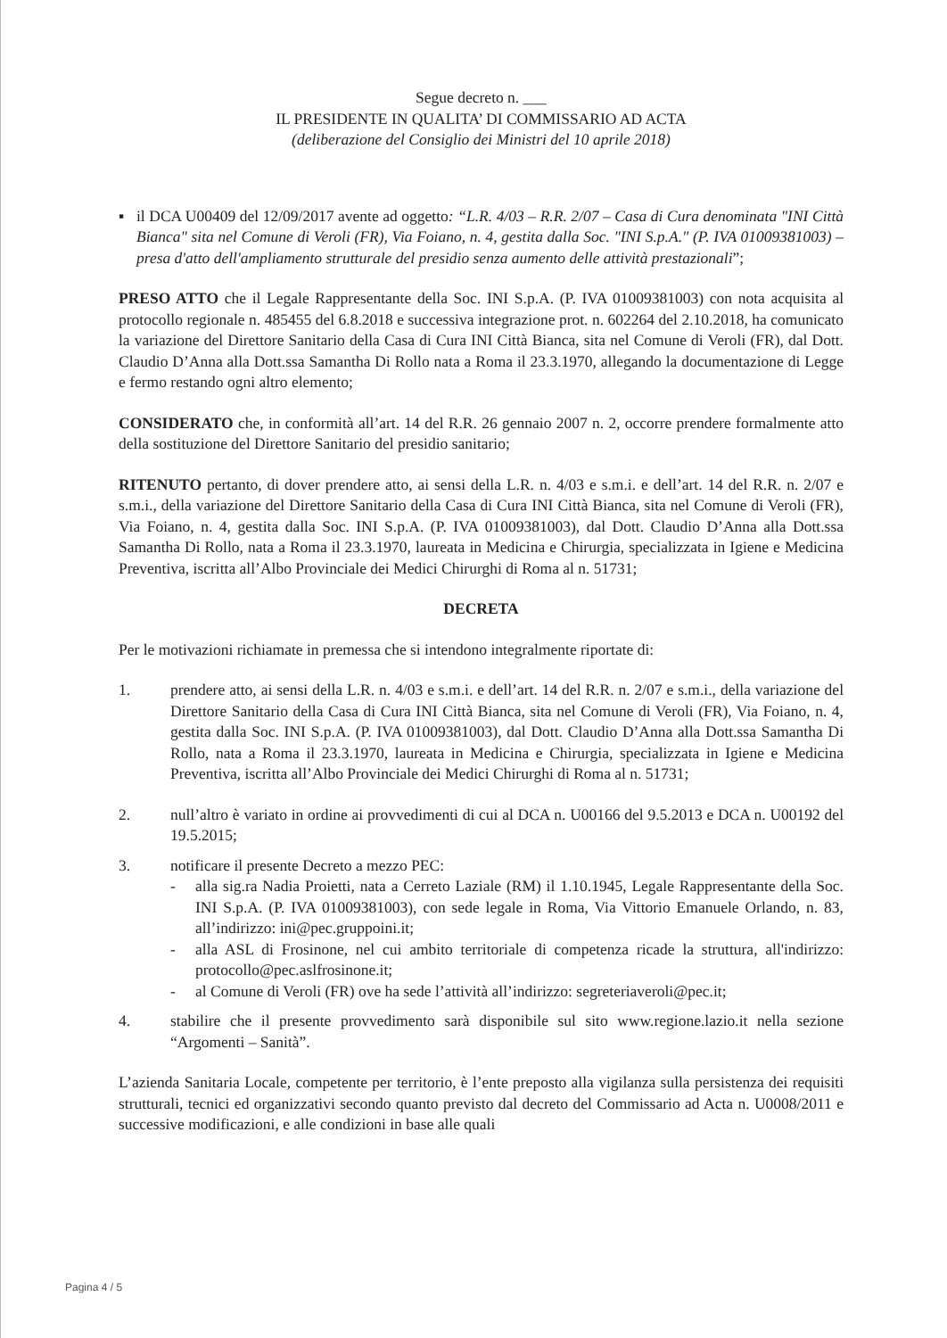Segue decreto n. ___
IL PRESIDENTE IN QUALITA’ DI COMMISSARIO AD ACTA
(deliberazione del Consiglio dei Ministri del 10 aprile 2018)
▪ il DCA U00409 del 12/09/2017 avente ad oggetto: “L.R. 4/03 – R.R. 2/07 – Casa di Cura denominata "INI Città Bianca" sita nel Comune di Veroli (FR), Via Foiano, n. 4, gestita dalla Soc. "INI S.p.A." (P. IVA 01009381003) – presa d'atto dell'ampliamento strutturale del presidio senza aumento delle attività prestazionali”;
PRESO ATTO che il Legale Rappresentante della Soc. INI S.p.A. (P. IVA 01009381003) con nota acquisita al protocollo regionale n. 485455 del 6.8.2018 e successiva integrazione prot. n. 602264 del 2.10.2018, ha comunicato la variazione del Direttore Sanitario della Casa di Cura INI Città Bianca, sita nel Comune di Veroli (FR), dal Dott. Claudio D’Anna alla Dott.ssa Samantha Di Rollo nata a Roma il 23.3.1970, allegando la documentazione di Legge e fermo restando ogni altro elemento;
CONSIDERATO che, in conformità all’art. 14 del R.R. 26 gennaio 2007 n. 2, occorre prendere formalmente atto della sostituzione del Direttore Sanitario del presidio sanitario;
RITENUTO pertanto, di dover prendere atto, ai sensi della L.R. n. 4/03 e s.m.i. e dell’art. 14 del R.R. n. 2/07 e s.m.i., della variazione del Direttore Sanitario della Casa di Cura INI Città Bianca, sita nel Comune di Veroli (FR), Via Foiano, n. 4, gestita dalla Soc. INI S.p.A. (P. IVA 01009381003), dal Dott. Claudio D’Anna alla Dott.ssa Samantha Di Rollo, nata a Roma il 23.3.1970, laureata in Medicina e Chirurgia, specializzata in Igiene e Medicina Preventiva, iscritta all’Albo Provinciale dei Medici Chirurghi di Roma al n. 51731;
DECRETA
Per le motivazioni richiamate in premessa che si intendono integralmente riportate di:
1. prendere atto, ai sensi della L.R. n. 4/03 e s.m.i. e dell’art. 14 del R.R. n. 2/07 e s.m.i., della variazione del Direttore Sanitario della Casa di Cura INI Città Bianca, sita nel Comune di Veroli (FR), Via Foiano, n. 4, gestita dalla Soc. INI S.p.A. (P. IVA 01009381003), dal Dott. Claudio D’Anna alla Dott.ssa Samantha Di Rollo, nata a Roma il 23.3.1970, laureata in Medicina e Chirurgia, specializzata in Igiene e Medicina Preventiva, iscritta all’Albo Provinciale dei Medici Chirurghi di Roma al n. 51731;
2. null’altro è variato in ordine ai provvedimenti di cui al DCA n. U00166 del 9.5.2013 e DCA n. U00192 del 19.5.2015;
3. notificare il presente Decreto a mezzo PEC:
- alla sig.ra Nadia Proietti, nata a Cerreto Laziale (RM) il 1.10.1945, Legale Rappresentante della Soc. INI S.p.A. (P. IVA 01009381003), con sede legale in Roma, Via Vittorio Emanuele Orlando, n. 83, all’indirizzo: ini@pec.gruppoini.it;
- alla ASL di Frosinone, nel cui ambito territoriale di competenza ricade la struttura, all'indirizzo: protocollo@pec.aslfrosinone.it;
- al Comune di Veroli (FR) ove ha sede l’attività all’indirizzo: segreteriaveroli@pec.it;
4. stabilire che il presente provvedimento sarà disponibile sul sito www.regione.lazio.it nella sezione “Argomenti – Sanità”.
L’azienda Sanitaria Locale, competente per territorio, è l’ente preposto alla vigilanza sulla persistenza dei requisiti strutturali, tecnici ed organizzativi secondo quanto previsto dal decreto del Commissario ad Acta n. U0008/2011 e successive modificazioni, e alle condizioni in base alle quali
Pagina 4 / 5